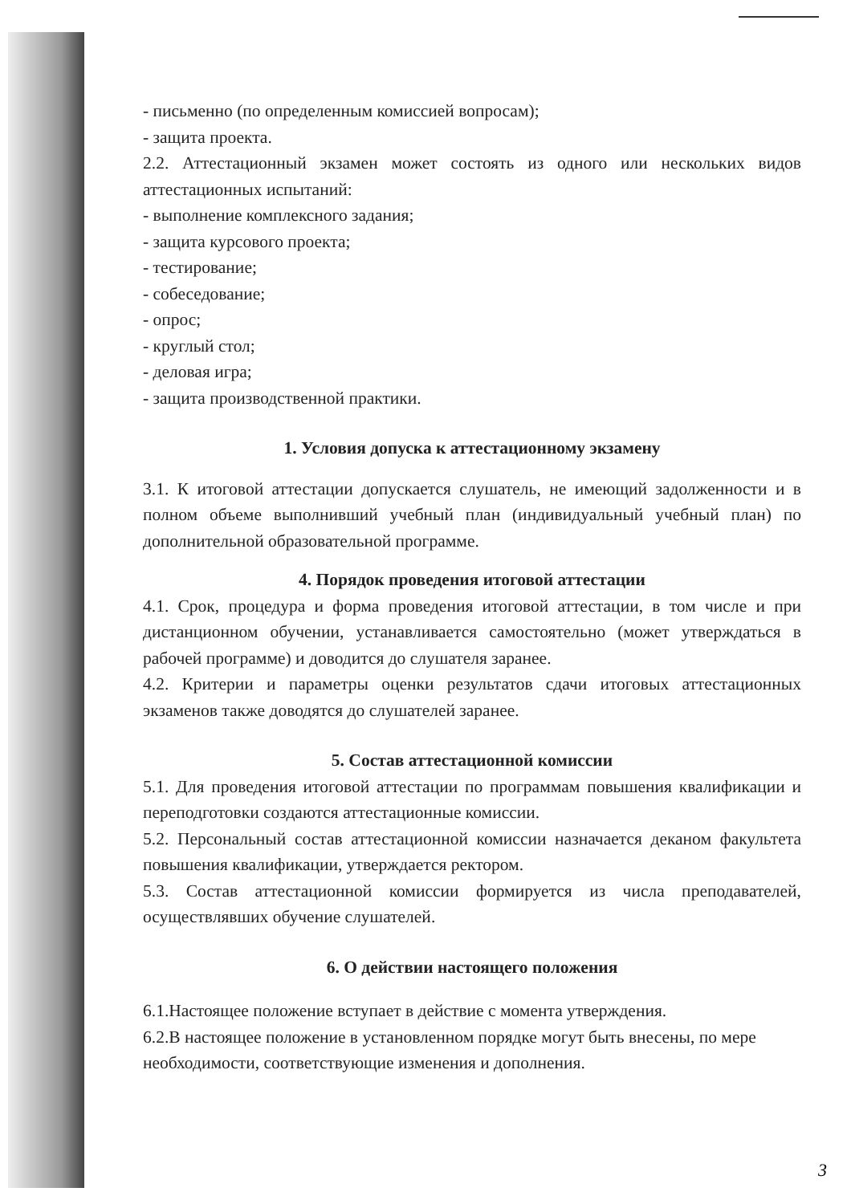- письменно (по определенным комиссией вопросам);
- защита проекта.
2.2. Аттестационный экзамен может состоять из одного или нескольких видов аттестационных испытаний:
- выполнение комплексного задания;
- защита курсового проекта;
- тестирование;
- собеседование;
- опрос;
- круглый стол;
- деловая игра;
- защита производственной практики.
1. Условия допуска к аттестационному экзамену
3.1. К итоговой аттестации допускается слушатель, не имеющий задолженности и в полном объеме выполнивший учебный план (индивидуальный учебный план) по дополнительной образовательной программе.
4. Порядок проведения итоговой аттестации
4.1. Срок, процедура и форма проведения итоговой аттестации, в том числе и при дистанционном обучении, устанавливается самостоятельно (может утверждаться в рабочей программе) и доводится до слушателя заранее.
4.2. Критерии и параметры оценки результатов сдачи итоговых аттестационных экзаменов также доводятся до слушателей заранее.
5. Состав аттестационной комиссии
5.1. Для проведения итоговой аттестации по программам повышения квалификации и переподготовки создаются аттестационные комиссии.
5.2. Персональный состав аттестационной комиссии назначается деканом факультета повышения квалификации, утверждается ректором.
5.3. Состав аттестационной комиссии формируется из числа преподавателей, осуществлявших обучение слушателей.
6. О действии настоящего положения
6.1.Настоящее положение вступает в действие с момента утверждения.
6.2.В настоящее положение в установленном порядке могут быть внесены, по мере необходимости, соответствующие изменения и дополнения.
3